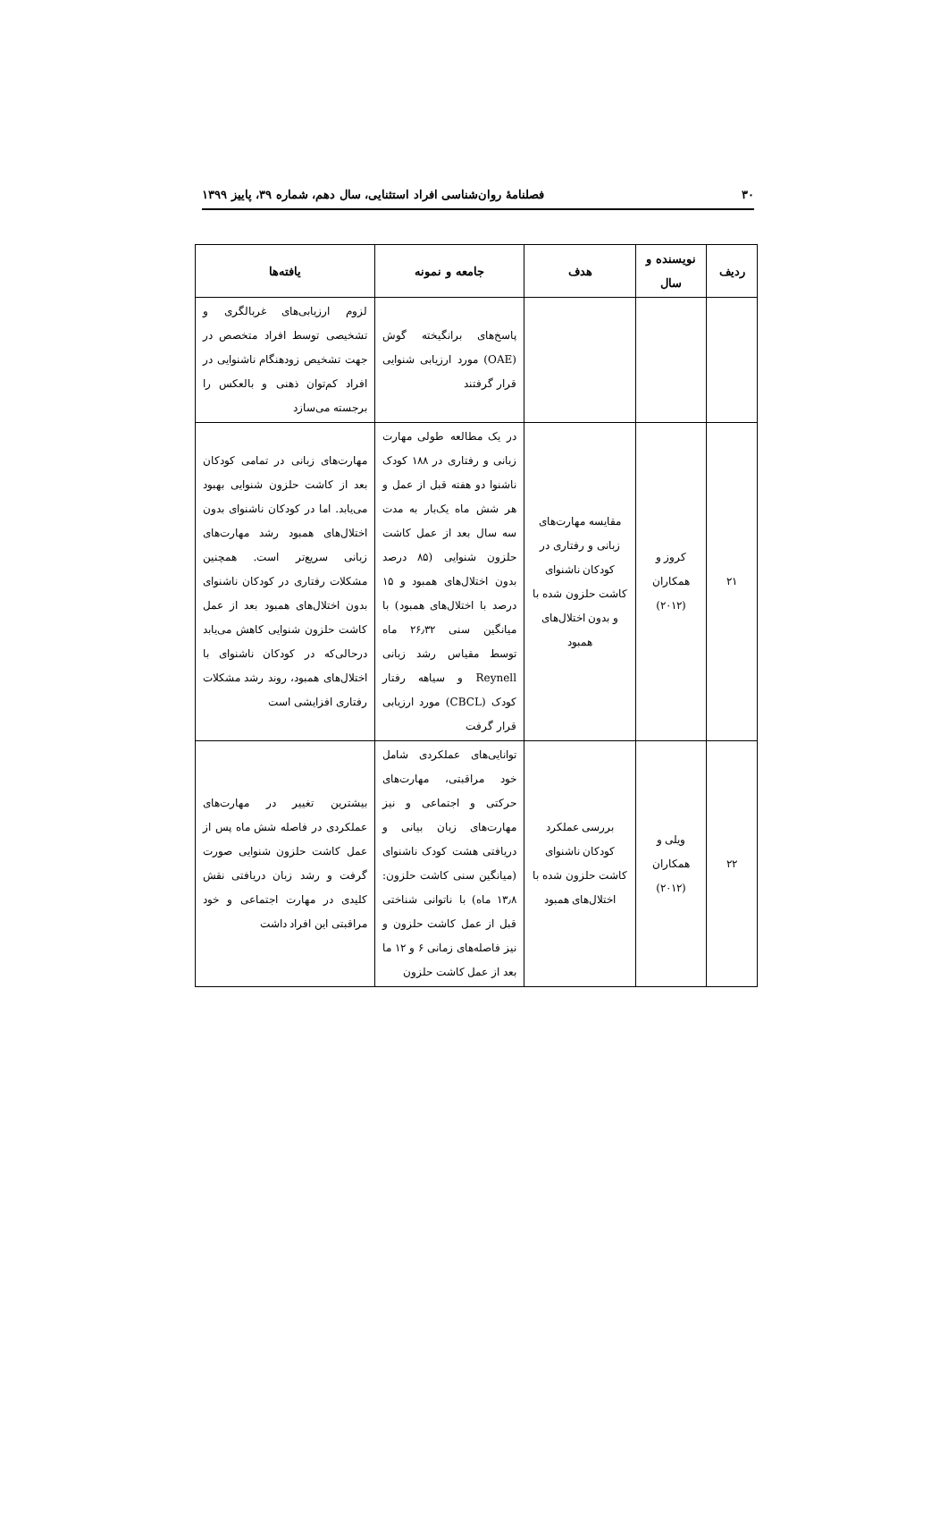۳۰ فصلنامهٔ روان‌شناسی افراد استثنایی، سال دهم، شماره ۳۹، پاییز ۱۳۹۹
| ردیف | نویسنده و سال | هدف | جامعه و نمونه | یافته‌ها |
| --- | --- | --- | --- | --- |
| | | | پاسخ‌های برانگیخته گوش (OAE) مورد ارزیابی شنوایی قرار گرفتند | لزوم ارزیابی‌های غربالگری و تشخیصی توسط افراد متخصص در جهت تشخیص زودهنگام ناشنوایی در افراد کم‌توان ذهنی و بالعکس را برجسته می‌سازد |
| ۲۱ | کروز و همکاران (۲۰۱۲) | مقایسه مهارت‌های زبانی و رفتاری در کودکان ناشنوای کاشت حلزون شده با و بدون اختلال‌های همبود | در یک مطالعه طولی مهارت زبانی و رفتاری در ۱۸۸ کودک ناشنوا دو هفته قبل از عمل و هر شش ماه یک‌بار به مدت سه سال بعد از عمل کاشت حلزون شنوایی (۸۵ درصد بدون اختلال‌های همبود و ۱۵ درصد با اختلال‌های همبود) با میانگین سنی ۲۶٫۳۲ ماه توسط مقیاس رشد زبانی Reynell و سیاهه رفتار کودک (CBCL) مورد ارزیابی قرار گرفت | مهارت‌های زبانی در تمامی کودکان بعد از کاشت حلزون شنوایی بهبود می‌یابد. اما در کودکان ناشنوای بدون اختلال‌های همبود رشد مهارت‌های زبانی سریع‌تر است. همچنین مشکلات رفتاری در کودکان ناشنوای بدون اختلال‌های همبود بعد از عمل کاشت حلزون شنوایی کاهش می‌یابد درحالی‌که در کودکان ناشنوای با اختلال‌های همبود، روند رشد مشکلات رفتاری افزایشی است |
| ۲۲ | ویلی و همکاران (۲۰۱۲) | بررسی عملکرد کودکان ناشنوای کاشت حلزون شده با اختلال‌های همبود | توانایی‌های عملکردی شامل خود مراقبتی، مهارت‌های حرکتی و اجتماعی و نیز مهارت‌های زبان بیانی و دریافتی هشت کودک ناشنوای (میانگین سنی کاشت حلزون: ۱۳٫۸ ماه) با ناتوانی شناختی قبل از عمل کاشت حلزون و نیز فاصله‌های زمانی ۶ و ۱۲ ما بعد از عمل کاشت حلزون | بیشترین تغییر در مهارت‌های عملکردی در فاصله شش ماه پس از عمل کاشت حلزون شنوایی صورت گرفت و رشد زبان دریافتی نقش کلیدی در مهارت اجتماعی و خود مراقبتی این افراد داشت |